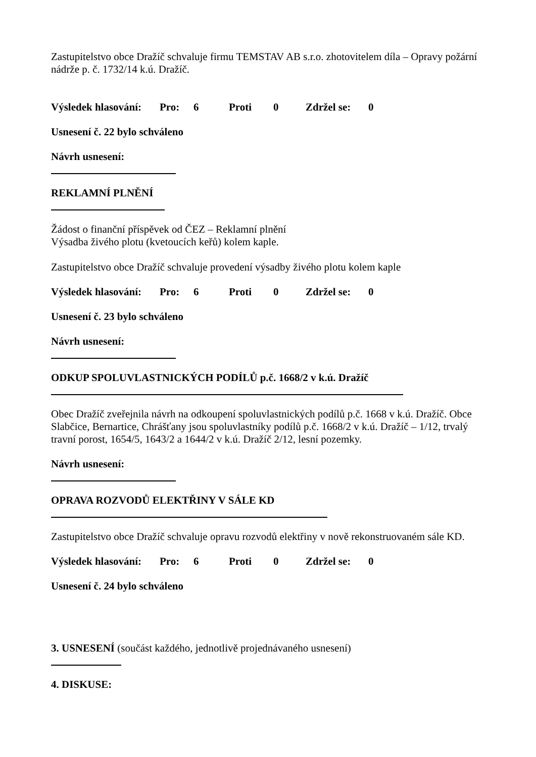Zastupitelstvo obce Dražíč schvaluje firmu TEMSTAV AB s.r.o. zhotovitelem díla – Opravy požární nádrže p. č. 1732/14 k.ú. Dražíč.
Výsledek hlasování: Pro: 6 Proti 0 Zdržel se: 0
Usnesení č. 22 bylo schváleno
Návrh usnesení:
REKLAMNÍ PLNĚNÍ
Žádost o finanční příspěvek od ČEZ – Reklamní plnění
Výsadba živého plotu (kvetoucích keřů) kolem kaple.
Zastupitelstvo obce Dražíč schvaluje provedení výsadby živého plotu kolem kaple
Výsledek hlasování: Pro: 6 Proti 0 Zdržel se: 0
Usnesení č. 23 bylo schváleno
Návrh usnesení:
ODKUP SPOLUVLASTNICKÝCH PODÍLŮ p.č. 1668/2 v k.ú. Dražíč
Obec Dražíč zveřejnila návrh na odkoupení spoluvlastnických podílů p.č. 1668 v k.ú. Dražíč. Obce Slabčice, Bernartice, Chrášťany jsou spoluvlastníky podílů p.č. 1668/2 v k.ú. Dražíč – 1/12, trvalý travní porost, 1654/5, 1643/2 a 1644/2 v k.ú. Dražíč 2/12, lesní pozemky.
Návrh usnesení:
OPRAVA ROZVODŮ ELEKTŘINY V SÁLE KD
Zastupitelstvo obce Dražíč schvaluje opravu rozvodů elektřiny v nově rekonstruovaném sále KD.
Výsledek hlasování: Pro: 6 Proti 0 Zdržel se: 0
Usnesení č. 24 bylo schváleno
3. USNESENÍ (součást každého, jednotlivě projednávaného usnesení)
4. DISKUSE: